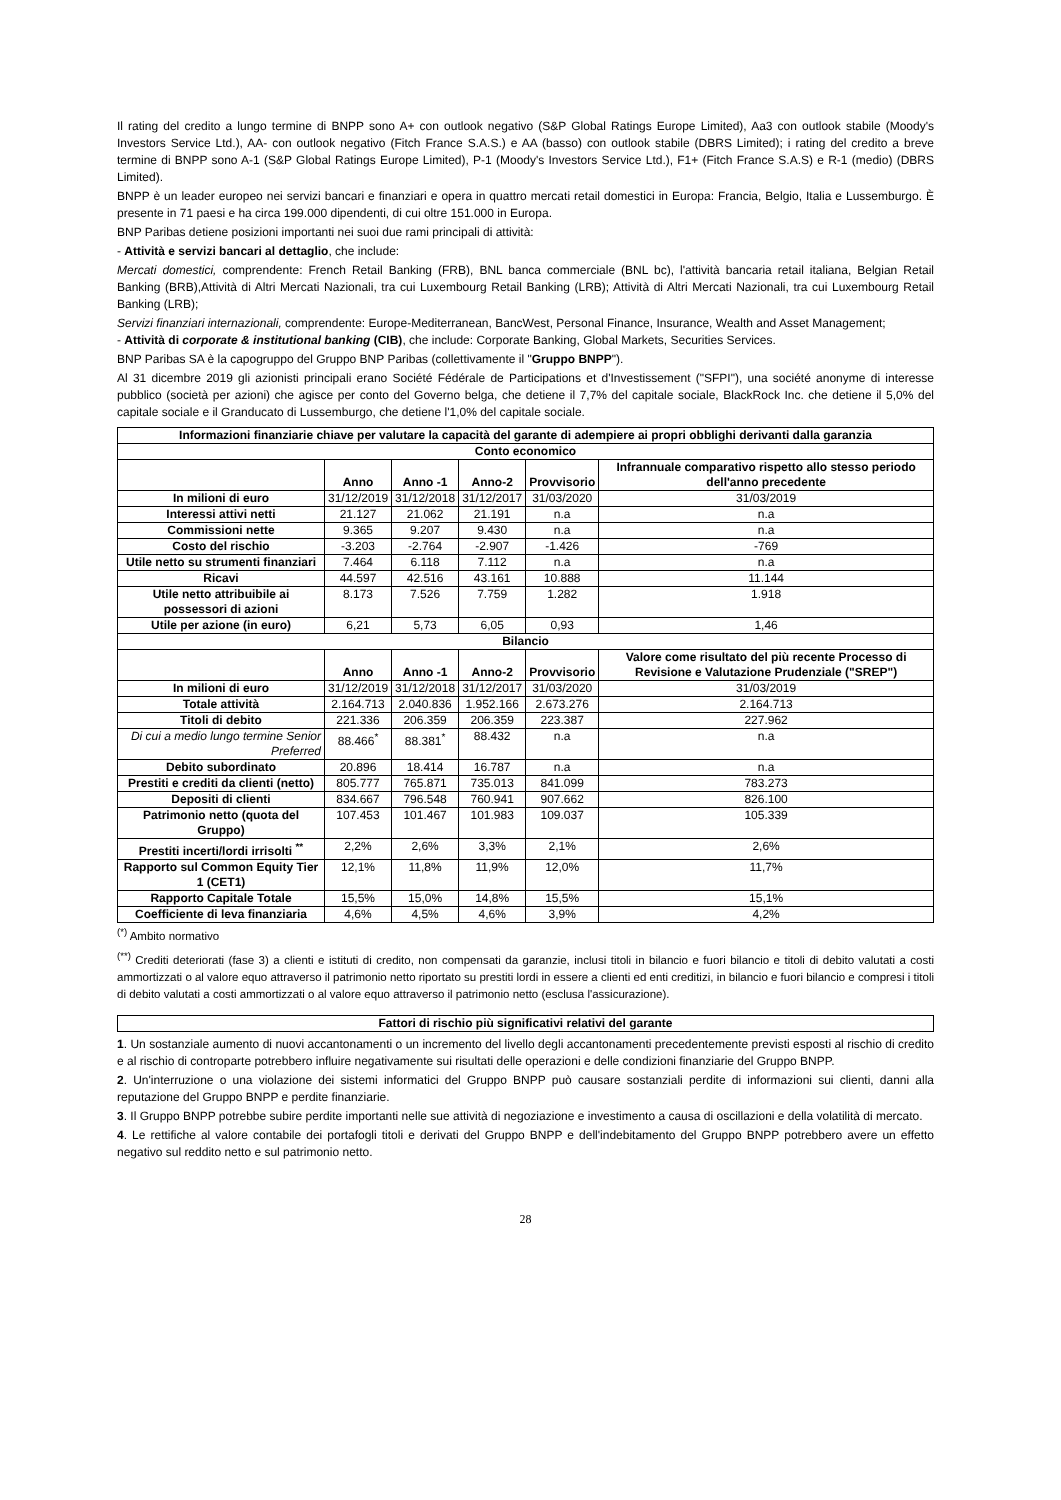Il rating del credito a lungo termine di BNPP sono A+ con outlook negativo (S&P Global Ratings Europe Limited), Aa3 con outlook stabile (Moody's Investors Service Ltd.), AA- con outlook negativo (Fitch France S.A.S.) e AA (basso) con outlook stabile (DBRS Limited); i rating del credito a breve termine di BNPP sono A-1 (S&P Global Ratings Europe Limited), P-1 (Moody's Investors Service Ltd.), F1+ (Fitch France S.A.S) e R-1 (medio) (DBRS Limited).
BNPP è un leader europeo nei servizi bancari e finanziari e opera in quattro mercati retail domestici in Europa: Francia, Belgio, Italia e Lussemburgo. È presente in 71 paesi e ha circa 199.000 dipendenti, di cui oltre 151.000 in Europa.
BNP Paribas detiene posizioni importanti nei suoi due rami principali di attività:
- Attività e servizi bancari al dettaglio, che include:
Mercati domestici, comprendente: French Retail Banking (FRB), BNL banca commerciale (BNL bc), l'attività bancaria retail italiana, Belgian Retail Banking (BRB),Attività di Altri Mercati Nazionali, tra cui Luxembourg Retail Banking (LRB); Attività di Altri Mercati Nazionali, tra cui Luxembourg Retail Banking (LRB);
Servizi finanziari internazionali, comprendente: Europe-Mediterranean, BancWest, Personal Finance, Insurance, Wealth and Asset Management;
- Attività di corporate & institutional banking (CIB), che include: Corporate Banking, Global Markets, Securities Services.
BNP Paribas SA è la capogruppo del Gruppo BNP Paribas (collettivamente il "Gruppo BNPP").
Al 31 dicembre 2019 gli azionisti principali erano Société Fédérale de Participations et d'Investissement ("SFPI"), una société anonyme di interesse pubblico (società per azioni) che agisce per conto del Governo belga, che detiene il 7,7% del capitale sociale, BlackRock Inc. che detiene il 5,0% del capitale sociale e il Granducato di Lussemburgo, che detiene l'1,0% del capitale sociale.
| Informazioni finanziarie chiave per valutare la capacità del garante di adempiere ai propri obblighi derivanti dalla garanzia | | | | | |
| --- | --- | --- | --- | --- | --- |
| Conto economico | | | | | |
| | Anno | Anno -1 | Anno-2 | Provvisorio | Infrannuale comparativo rispetto allo stesso periodo dell'anno precedente |
| In milioni di euro | 31/12/2019 | 31/12/2018 | 31/12/2017 | 31/03/2020 | 31/03/2019 |
| Interessi attivi netti | 21.127 | 21.062 | 21.191 | n.a | n.a |
| Commissioni nette | 9.365 | 9.207 | 9.430 | n.a | n.a |
| Costo del rischio | -3.203 | -2.764 | -2.907 | -1.426 | -769 |
| Utile netto su strumenti finanziari | 7.464 | 6.118 | 7.112 | n.a | n.a |
| Ricavi | 44.597 | 42.516 | 43.161 | 10.888 | 11.144 |
| Utile netto attribuibile ai possessori di azioni | 8.173 | 7.526 | 7.759 | 1.282 | 1.918 |
| Utile per azione (in euro) | 6,21 | 5,73 | 6,05 | 0,93 | 1,46 |
| Bilancio | | | | | |
| | Anno | Anno -1 | Anno-2 | Provvisorio | Valore come risultato del più recente Processo di Revisione e Valutazione Prudenziale ("SREP") |
| In milioni di euro | 31/12/2019 | 31/12/2018 | 31/12/2017 | 31/03/2020 | 31/03/2019 |
| Totale attività | 2.164.713 | 2.040.836 | 1.952.166 | 2.673.276 | 2.164.713 |
| Titoli di debito | 221.336 | 206.359 | 206.359 | 223.387 | 227.962 |
| Di cui a medio lungo termine Senior Preferred | 88.466<sup>*</sup> | 88.381<sup>*</sup> | 88.432 | n.a | n.a |
| Debito subordinato | 20.896 | 18.414 | 16.787 | n.a | n.a |
| Prestiti e crediti da clienti (netto) | 805.777 | 765.871 | 735.013 | 841.099 | 783.273 |
| Depositi di clienti | 834.667 | 796.548 | 760.941 | 907.662 | 826.100 |
| Patrimonio netto (quota del Gruppo) | 107.453 | 101.467 | 101.983 | 109.037 | 105.339 |
| Prestiti incerti/lordi irrisolti <sup>**</sup> | 2,2% | 2,6% | 3,3% | 2,1% | 2,6% |
| Rapporto sul Common Equity Tier 1 (CET1) | 12,1% | 11,8% | 11,9% | 12,0% | 11,7% |
| Rapporto Capitale Totale | 15,5% | 15,0% | 14,8% | 15,5% | 15,1% |
| Coefficiente di leva finanziaria | 4,6% | 4,5% | 4,6% | 3,9% | 4,2% |
<sup>(*)</sup> Ambito normativo
<sup>(**)</sup> Crediti deteriorati (fase 3) a clienti e istituti di credito, non compensati da garanzie, inclusi titoli in bilancio e fuori bilancio e titoli di debito valutati a costi ammortizzati o al valore equo attraverso il patrimonio netto riportato su prestiti lordi in essere a clienti ed enti creditizi, in bilancio e fuori bilancio e compresi i titoli di debito valutati a costi ammortizzati o al valore equo attraverso il patrimonio netto (esclusa l'assicurazione).
| Fattori di rischio più significativi relativi del garante |
| --- |
1. Un sostanziale aumento di nuovi accantonamenti o un incremento del livello degli accantonamenti precedentemente previsti esposti al rischio di credito e al rischio di controparte potrebbero influire negativamente sui risultati delle operazioni e delle condizioni finanziarie del Gruppo BNPP.
2. Un'interruzione o una violazione dei sistemi informatici del Gruppo BNPP può causare sostanziali perdite di informazioni sui clienti, danni alla reputazione del Gruppo BNPP e perdite finanziarie.
3. Il Gruppo BNPP potrebbe subire perdite importanti nelle sue attività di negoziazione e investimento a causa di oscillazioni e della volatilità di mercato.
4. Le rettifiche al valore contabile dei portafogli titoli e derivati del Gruppo BNPP e dell'indebitamento del Gruppo BNPP potrebbero avere un effetto negativo sul reddito netto e sul patrimonio netto.
28